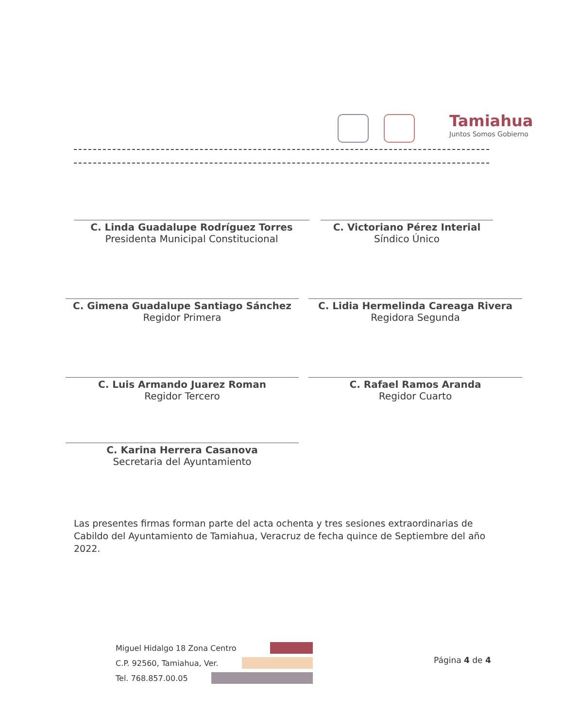Tamiahua
Juntos Somos Gobierno
C. Linda Guadalupe Rodríguez Torres
Presidenta Municipal Constitucional
C. Victoriano Pérez Interial
Síndico Único
C. Gimena Guadalupe Santiago Sánchez
Regidor Primera
C. Lidia Hermelinda Careaga Rivera
Regidora Segunda
C. Luis Armando Juarez Roman
Regidor Tercero
C. Rafael Ramos Aranda
Regidor Cuarto
C. Karina Herrera Casanova
Secretaria del Ayuntamiento
Las presentes firmas forman parte del acta ochenta y tres sesiones extraordinarias de Cabildo del Ayuntamiento de Tamiahua, Veracruz de fecha quince de Septiembre del año 2022.
Miguel Hidalgo 18 Zona Centro
C.P. 92560, Tamiahua, Ver.
Tel. 768.857.00.05
Página 4 de 4